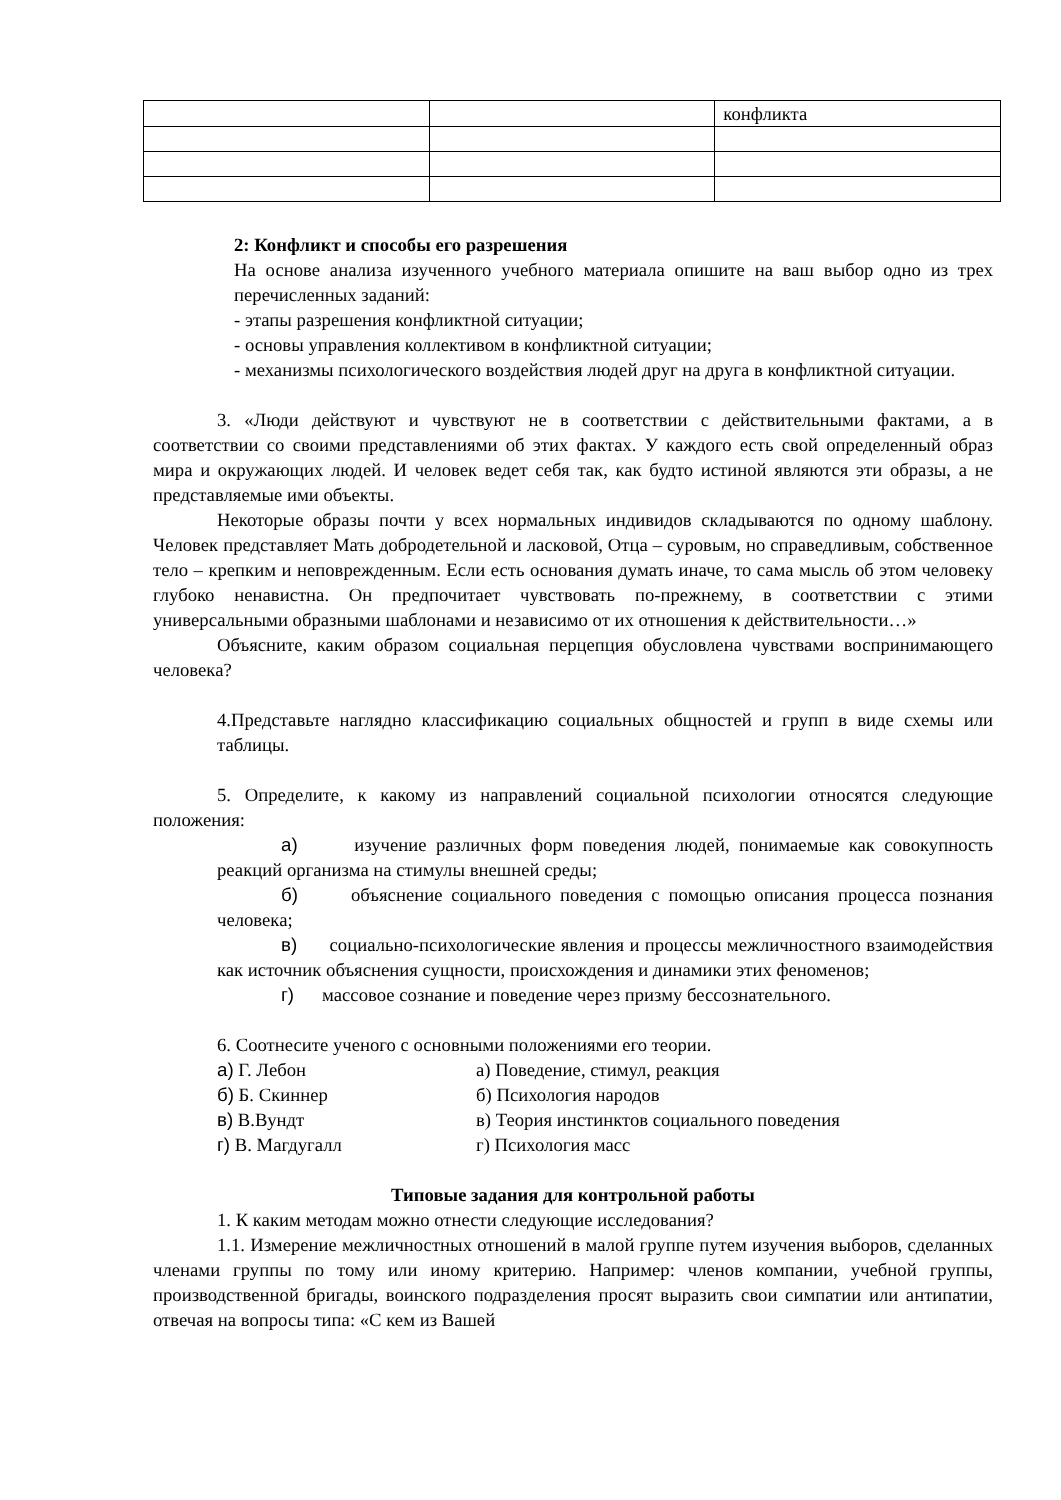| | | конфликта |
2: Конфликт и способы его разрешения
На основе анализа изученного учебного материала опишите на ваш выбор одно из трех перечисленных заданий:
- этапы разрешения конфликтной ситуации;
- основы управления коллективом в конфликтной ситуации;
- механизмы психологического воздействия людей друг на друга в конфликтной ситуации.
3. «Люди действуют и чувствуют не в соответствии с действительными фактами, а в соответствии со своими представлениями об этих фактах. У каждого есть свой определенный образ мира и окружающих людей. И человек ведет себя так, как будто истиной являются эти образы, а не представляемые ими объекты.
Некоторые образы почти у всех нормальных индивидов складываются по одному шаблону. Человек представляет Мать добродетельной и ласковой, Отца – суровым, но справедливым, собственное тело – крепким и неповрежденным. Если есть основания думать иначе, то сама мысль об этом человеку глубоко ненавистна. Он предпочитает чувствовать по-прежнему, в соответствии с этими универсальными образными шаблонами и независимо от их отношения к действительности…»
Объясните, каким образом социальная перцепция обусловлена чувствами воспринимающего человека?
4.Представьте наглядно классификацию социальных общностей и групп в виде схемы или таблицы.
5. Определите, к какому из направлений социальной психологии относятся следующие положения:
а) изучение различных форм поведения людей, понимаемые как совокупность реакций организма на стимулы внешней среды;
б) объяснение социального поведения с помощью описания процесса познания человека;
в) социально-психологические явления и процессы межличностного взаимодействия как источник объяснения сущности, происхождения и динамики этих феноменов;
г) массовое сознание и поведение через призму бессознательного.
6. Соотнесите ученого с основными положениями его теории.
а) Г. Лебон а) Поведение, стимул, реакция
б) Б. Скиннер б) Психология народов
в) В.Вундт в) Теория инстинктов социального поведения
г) В. Магдугалл г) Психология масс
Типовые задания для контрольной работы
1. К каким методам можно отнести следующие исследования?
1.1. Измерение межличностных отношений в малой группе путем изучения выборов, сделанных членами группы по тому или иному критерию. Например: членов компании, учебной группы, производственной бригады, воинского подразделения просят выразить свои симпатии или антипатии, отвечая на вопросы типа: «С кем из Вашей